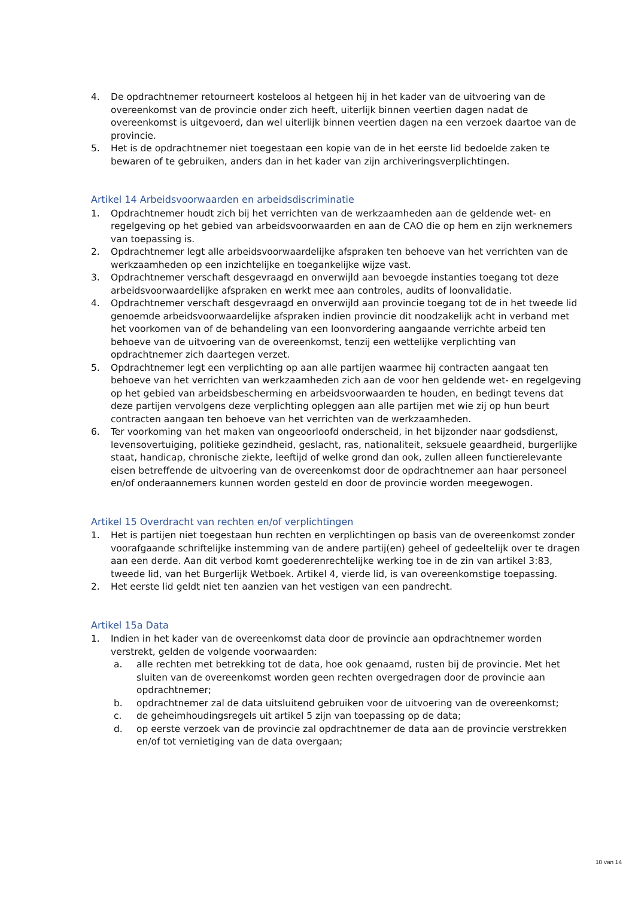4. De opdrachtnemer retourneert kosteloos al hetgeen hij in het kader van de uitvoering van de overeenkomst van de provincie onder zich heeft, uiterlijk binnen veertien dagen nadat de overeenkomst is uitgevoerd, dan wel uiterlijk binnen veertien dagen na een verzoek daartoe van de provincie.
5. Het is de opdrachtnemer niet toegestaan een kopie van de in het eerste lid bedoelde zaken te bewaren of te gebruiken, anders dan in het kader van zijn archiveringsverplichtingen.
Artikel 14 Arbeidsvoorwaarden en arbeidsdiscriminatie
1. Opdrachtnemer houdt zich bij het verrichten van de werkzaamheden aan de geldende wet- en regelgeving op het gebied van arbeidsvoorwaarden en aan de CAO die op hem en zijn werknemers van toepassing is.
2. Opdrachtnemer legt alle arbeidsvoorwaardelijke afspraken ten behoeve van het verrichten van de werkzaamheden op een inzichtelijke en toegankelijke wijze vast.
3. Opdrachtnemer verschaft desgevraagd en onverwijld aan bevoegde instanties toegang tot deze arbeidsvoorwaardelijke afspraken en werkt mee aan controles, audits of loonvalidatie.
4. Opdrachtnemer verschaft desgevraagd en onverwijld aan provincie toegang tot de in het tweede lid genoemde arbeidsvoorwaardelijke afspraken indien provincie dit noodzakelijk acht in verband met het voorkomen van of de behandeling van een loonvordering aangaande verrichte arbeid ten behoeve van de uitvoering van de overeenkomst, tenzij een wettelijke verplichting van opdrachtnemer zich daartegen verzet.
5. Opdrachtnemer legt een verplichting op aan alle partijen waarmee hij contracten aangaat ten behoeve van het verrichten van werkzaamheden zich aan de voor hen geldende wet- en regelgeving op het gebied van arbeidsbescherming en arbeidsvoorwaarden te houden, en bedingt tevens dat deze partijen vervolgens deze verplichting opleggen aan alle partijen met wie zij op hun beurt contracten aangaan ten behoeve van het verrichten van de werkzaamheden.
6. Ter voorkoming van het maken van ongeoorloofd onderscheid, in het bijzonder naar godsdienst, levensovertuiging, politieke gezindheid, geslacht, ras, nationaliteit, seksuele geaardheid, burgerlijke staat, handicap, chronische ziekte, leeftijd of welke grond dan ook, zullen alleen functierelevante eisen betreffende de uitvoering van de overeenkomst door de opdrachtnemer aan haar personeel en/of onderaannemers kunnen worden gesteld en door de provincie worden meegewogen.
Artikel 15 Overdracht van rechten en/of verplichtingen
1. Het is partijen niet toegestaan hun rechten en verplichtingen op basis van de overeenkomst zonder voorafgaande schriftelijke instemming van de andere partij(en) geheel of gedeeltelijk over te dragen aan een derde. Aan dit verbod komt goederenrechtelijke werking toe in de zin van artikel 3:83, tweede lid, van het Burgerlijk Wetboek. Artikel 4, vierde lid, is van overeenkomstige toepassing.
2. Het eerste lid geldt niet ten aanzien van het vestigen van een pandrecht.
Artikel 15a Data
1. Indien in het kader van de overeenkomst data door de provincie aan opdrachtnemer worden verstrekt, gelden de volgende voorwaarden:
a. alle rechten met betrekking tot de data, hoe ook genaamd, rusten bij de provincie. Met het sluiten van de overeenkomst worden geen rechten overgedragen door de provincie aan opdrachtnemer;
b. opdrachtnemer zal de data uitsluitend gebruiken voor de uitvoering van de overeenkomst;
c. de geheimhoudingsregels uit artikel 5 zijn van toepassing op de data;
d. op eerste verzoek van de provincie zal opdrachtnemer de data aan de provincie verstrekken en/of tot vernietiging van de data overgaan;
10 van 14